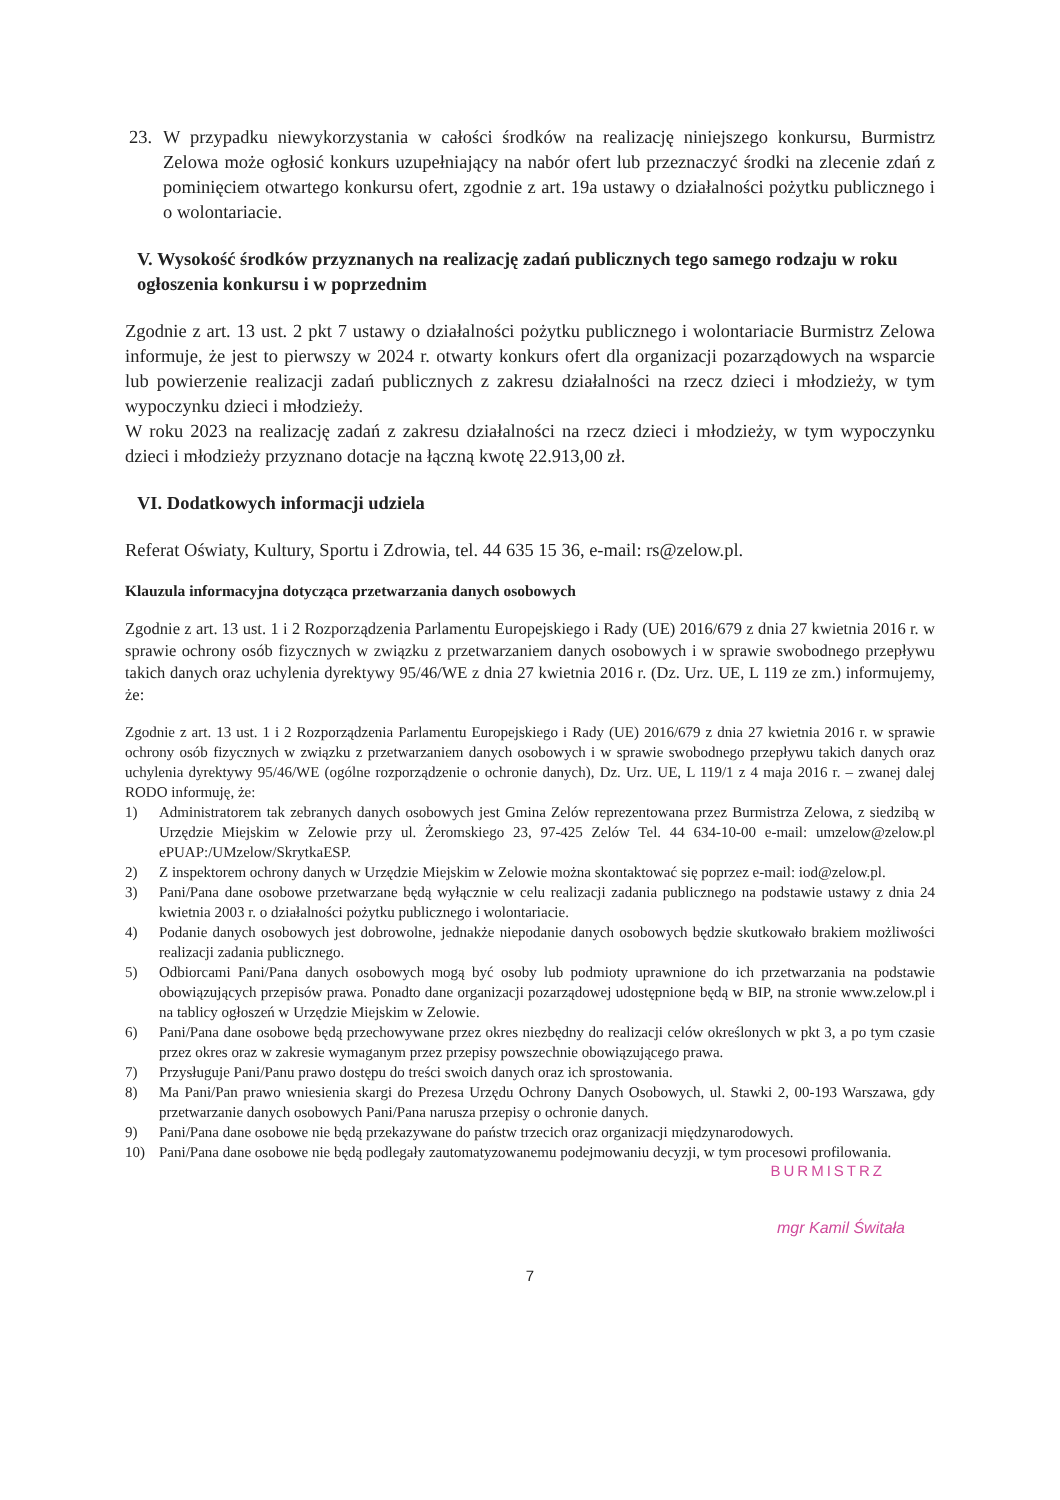23. W przypadku niewykorzystania w całości środków na realizację niniejszego konkursu, Burmistrz Zelowa może ogłosić konkurs uzupełniający na nabór ofert lub przeznaczyć środki na zlecenie zdań z pominięciem otwartego konkursu ofert, zgodnie z art. 19a ustawy o działalności pożytku publicznego i o wolontariacie.
V. Wysokość środków przyznanych na realizację zadań publicznych tego samego rodzaju w roku ogłoszenia konkursu i w poprzednim
Zgodnie z art. 13 ust. 2 pkt 7 ustawy o działalności pożytku publicznego i wolontariacie Burmistrz Zelowa informuje, że jest to pierwszy w 2024 r. otwarty konkurs ofert dla organizacji pozarządowych na wsparcie lub powierzenie realizacji zadań publicznych z zakresu działalności na rzecz dzieci i młodzieży, w tym wypoczynku dzieci i młodzieży.
W roku 2023 na realizację zadań z zakresu działalności na rzecz dzieci i młodzieży, w tym wypoczynku dzieci i młodzieży przyznano dotacje na łączną kwotę 22.913,00 zł.
VI. Dodatkowych informacji udziela
Referat Oświaty, Kultury, Sportu i Zdrowia, tel. 44 635 15 36, e-mail: rs@zelow.pl.
Klauzula informacyjna dotycząca przetwarzania danych osobowych
Zgodnie z art. 13 ust. 1 i 2 Rozporządzenia Parlamentu Europejskiego i Rady (UE) 2016/679 z dnia 27 kwietnia 2016 r. w sprawie ochrony osób fizycznych w związku z przetwarzaniem danych osobowych i w sprawie swobodnego przepływu takich danych oraz uchylenia dyrektywy 95/46/WE z dnia 27 kwietnia 2016 r. (Dz. Urz. UE, L 119 ze zm.) informujemy, że:
Zgodnie z art. 13 ust. 1 i 2 Rozporządzenia Parlamentu Europejskiego i Rady (UE) 2016/679 z dnia 27 kwietnia 2016 r. w sprawie ochrony osób fizycznych w związku z przetwarzaniem danych osobowych i w sprawie swobodnego przepływu takich danych oraz uchylenia dyrektywy 95/46/WE (ogólne rozporządzenie o ochronie danych), Dz. Urz. UE, L 119/1 z 4 maja 2016 r. – zwanej dalej RODO informuję, że:
1) Administratorem tak zebranych danych osobowych jest Gmina Zelów reprezentowana przez Burmistrza Zelowa, z siedzibą w Urzędzie Miejskim w Zelowie przy ul. Żeromskiego 23, 97-425 Zelów Tel. 44 634-10-00 e-mail: umzelow@zelow.pl ePUAP:/UMzelow/SkrytkaESP.
2) Z inspektorem ochrony danych w Urzędzie Miejskim w Zelowie można skontaktować się poprzez e-mail: iod@zelow.pl.
3) Pani/Pana dane osobowe przetwarzane będą wyłącznie w celu realizacji zadania publicznego na podstawie ustawy z dnia 24 kwietnia 2003 r. o działalności pożytku publicznego i wolontariacie.
4) Podanie danych osobowych jest dobrowolne, jednakże niepodanie danych osobowych będzie skutkowało brakiem możliwości realizacji zadania publicznego.
5) Odbiorcami Pani/Pana danych osobowych mogą być osoby lub podmioty uprawnione do ich przetwarzania na podstawie obowiązujących przepisów prawa. Ponadto dane organizacji pozarządowej udostępnione będą w BIP, na stronie www.zelow.pl i na tablicy ogłoszeń w Urzędzie Miejskim w Zelowie.
6) Pani/Pana dane osobowe będą przechowywane przez okres niezbędny do realizacji celów określonych w pkt 3, a po tym czasie przez okres oraz w zakresie wymaganym przez przepisy powszechnie obowiązującego prawa.
7) Przysługuje Pani/Panu prawo dostępu do treści swoich danych oraz ich sprostowania.
8) Ma Pani/Pan prawo wniesienia skargi do Prezesa Urzędu Ochrony Danych Osobowych, ul. Stawki 2, 00-193 Warszawa, gdy przetwarzanie danych osobowych Pani/Pana narusza przepisy o ochronie danych.
9) Pani/Pana dane osobowe nie będą przekazywane do państw trzecich oraz organizacji międzynarodowych.
10) Pani/Pana dane osobowe nie będą podlegały zautomatyzowanemu podejmowaniu decyzji, w tym procesowi profilowania.
BURMISTRZ
mgr Kamil Świtała
7